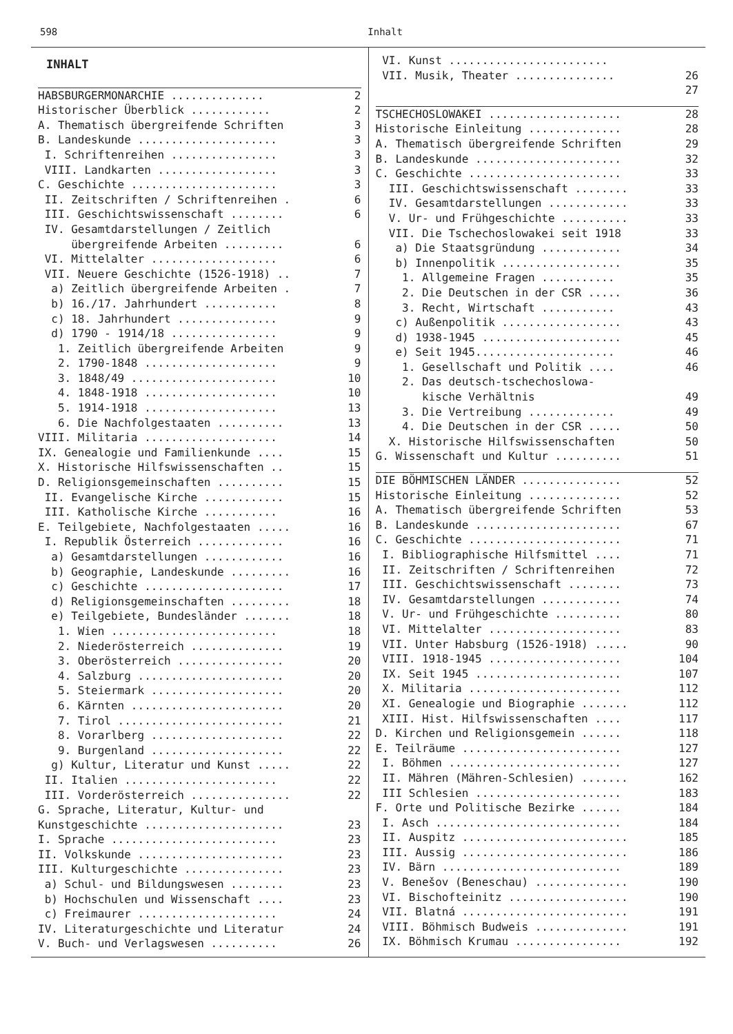598 Inhalt
INHALT
HABSBURGERMONARCHIE .............. 2
Historischer Überblick ............ 2
A. Thematisch übergreifende Schriften 3
B. Landeskunde ..................... 3
I. Schriftenreihen ................ 3
VIII. Landkarten .................. 3
C. Geschichte ...................... 3
II. Zeitschriften / Schriftenreihen . 6
III. Geschichtswissenschaft ........ 6
IV. Gesamtdarstellungen / Zeitlich
übergreifende Arbeiten ......... 6
VI. Mittelalter ................... 6
VII. Neuere Geschichte (1526-1918) .. 7
a) Zeitlich übergreifende Arbeiten . 7
b) 16./17. Jahrhundert ........... 8
c) 18. Jahrhundert ............... 9
d) 1790 - 1914/18 ................ 9
1. Zeitlich übergreifende Arbeiten 9
2. 1790-1848 .................... 9
3. 1848/49 ...................... 10
4. 1848-1918 .................... 10
5. 1914-1918 .................... 13
6. Die Nachfolgestaaten .......... 13
VIII. Militaria .................... 14
IX. Genealogie und Familienkunde .... 15
X. Historische Hilfswissenschaften .. 15
D. Religionsgemeinschaften .......... 15
II. Evangelische Kirche ............ 15
III. Katholische Kirche ........... 16
E. Teilgebiete, Nachfolgestaaten ..... 16
I. Republik Österreich ............. 16
a) Gesamtdarstellungen ............ 16
b) Geographie, Landeskunde ......... 16
c) Geschichte ..................... 17
d) Religionsgemeinschaften ......... 18
e) Teilgebiete, Bundesländer ....... 18
1. Wien ......................... 18
2. Niederösterreich .............. 19
3. Oberösterreich ................ 20
4. Salzburg ...................... 20
5. Steiermark .................... 20
6. Kärnten ....................... 20
7. Tirol ......................... 21
8. Vorarlberg .................... 22
9. Burgenland .................... 22
g) Kultur, Literatur und Kunst ..... 22
II. Italien ....................... 22
III. Vorderösterreich ............... 22
G. Sprache, Literatur, Kultur- und
Kunstgeschichte ..................... 23
I. Sprache ......................... 23
II. Volkskunde ...................... 23
III. Kulturgeschichte ............... 23
a) Schul- und Bildungswesen ........ 23
b) Hochschulen und Wissenschaft .... 23
c) Freimaurer ..................... 24
IV. Literaturgeschichte und Literatur 24
V. Buch- und Verlagswesen .......... 26
VI. Kunst ........................
VII. Musik, Theater ............... 26
27
TSCHECHOSLOWAKEI .................... 28
Historische Einleitung .............. 28
A. Thematisch übergreifende Schriften 29
B. Landeskunde ...................... 32
C. Geschichte ....................... 33
III. Geschichtswissenschaft ........ 33
IV. Gesamtdarstellungen ............ 33
V. Ur- und Frühgeschichte .......... 33
VII. Die Tschechoslowakei seit 1918 33
a) Die Staatsgründung ............ 34
b) Innenpolitik .................. 35
1. Allgemeine Fragen ........... 35
2. Die Deutschen in der CSR ..... 36
3. Recht, Wirtschaft ........... 43
c) Außenpolitik .................. 43
d) 1938-1945 ..................... 45
e) Seit 1945..................... 46
1. Gesellschaft und Politik .... 46
2. Das deutsch-tschechoslowa-
kische Verhältnis 49
3. Die Vertreibung ............. 49
4. Die Deutschen in der CSR ..... 50
X. Historische Hilfswissenschaften 50
G. Wissenschaft und Kultur .......... 51
DIE BÖHMISCHEN LÄNDER ............... 52
Historische Einleitung .............. 52
A. Thematisch übergreifende Schriften 53
B. Landeskunde ...................... 67
C. Geschichte ....................... 71
I. Bibliographische Hilfsmittel .... 71
II. Zeitschriften / Schriftenreihen 72
III. Geschichtswissenschaft ........ 73
IV. Gesamtdarstellungen ............ 74
V. Ur- und Frühgeschichte .......... 80
VI. Mittelalter .................... 83
VII. Unter Habsburg (1526-1918) ..... 90
VIII. 1918-1945 .................... 104
IX. Seit 1945 ...................... 107
X. Militaria ....................... 112
XI. Genealogie und Biographie ....... 112
XIII. Hist. Hilfswissenschaften .... 117
D. Kirchen und Religionsgemein ...... 118
E. Teilräume ........................ 127
I. Böhmen .......................... 127
II. Mähren (Mähren-Schlesien) ....... 162
III Schlesien ...................... 183
F. Orte und Politische Bezirke ...... 184
I. Asch ............................ 184
II. Auspitz ......................... 185
III. Aussig ......................... 186
IV. Bärn ........................... 189
V. Benešov (Beneschau) .............. 190
VI. Bischofteinitz .................. 190
VII. Blatná ......................... 191
VIII. Böhmisch Budweis .............. 191
IX. Böhmisch Krumau ................ 192